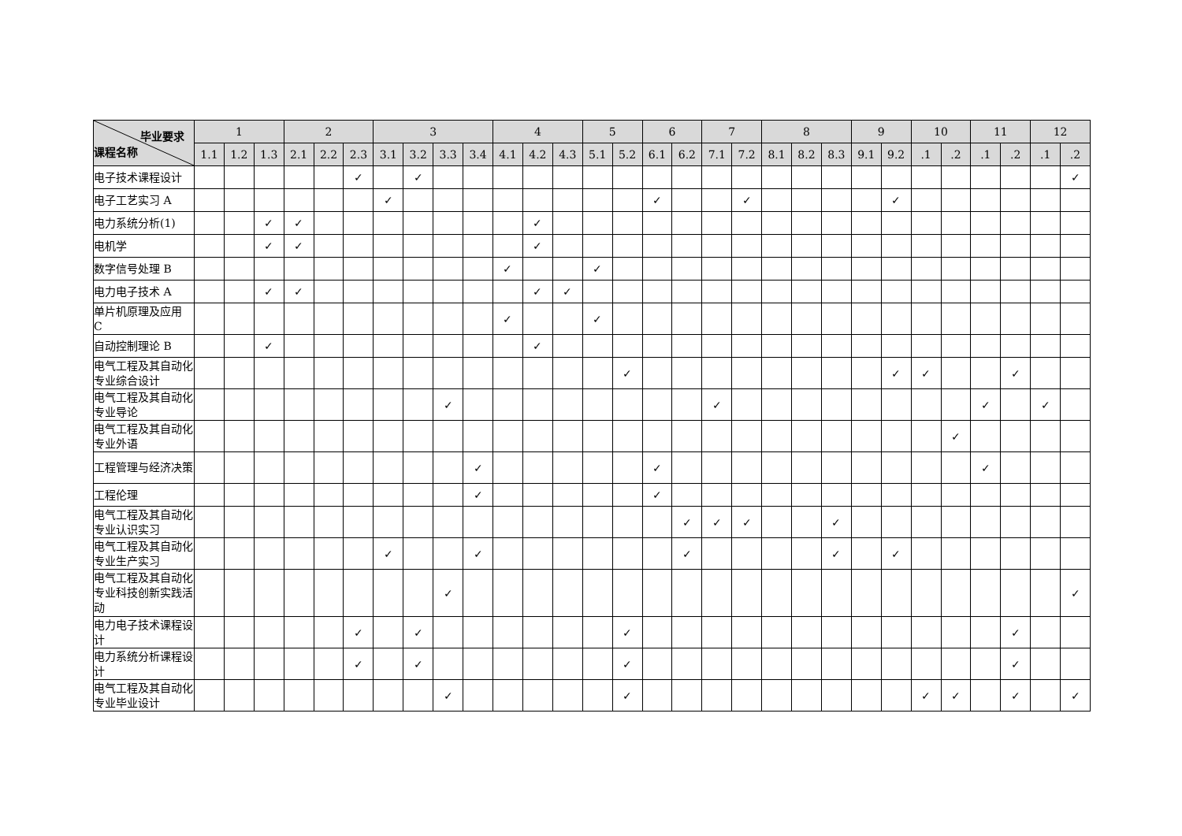| 毕业要求 课程名称 | 1 | | | 2 | | | 3 | | | | 4 | | | 5 | | 6 | | 7 | | 8 | | | 9 | | 10 | | 11 | | 12 | |
| --- | --- | --- | --- | --- | --- | --- | --- | --- | --- | --- | --- | --- | --- | --- | --- | --- | --- | --- | --- | --- | --- | --- | --- | --- | --- | --- | --- | --- | --- | --- |
| | 1.1 | 1.2 | 1.3 | 2.1 | 2.2 | 2.3 | 3.1 | 3.2 | 3.3 | 3.4 | 4.1 | 4.2 | 4.3 | 5.1 | 5.2 | 6.1 | 6.2 | 7.1 | 7.2 | 8.1 | 8.2 | 8.3 | 9.1 | 9.2 | .1 | .2 | .1 | .2 | .1 | .2 |
| 电子技术课程设计 | | | | | | ✓ | | ✓ | | | | | | | | | | | | | | | | | | | | | | ✓ |
| 电子工艺实习 A | | | | | | | ✓ | | | | | | | | | ✓ | | | ✓ | | | | | ✓ | | | | | | |
| 电力系统分析(1) | | | ✓ | ✓ | | | | | | | | ✓ | | | | | | | | | | | | | | | | | | |
| 电机学 | | | ✓ | ✓ | | | | | | | | ✓ | | | | | | | | | | | | | | | | | | |
| 数字信号处理 B | | | | | | | | | | | ✓ | | | ✓ | | | | | | | | | | | | | | | | |
| 电力电子技术 A | | | ✓ | ✓ | | | | | | | | ✓ | ✓ | | | | | | | | | | | | | | | | | |
| 单片机原理及应用 C | | | | | | | | | | | ✓ | | | ✓ | | | | | | | | | | | | | | | | |
| 自动控制理论 B | | | ✓ | | | | | | | | | ✓ | | | | | | | | | | | | | | | | | | |
| 电气工程及其自动化专业综合设计 | | | | | | | | | | | | | | | ✓ | | | | | | | | | ✓ | ✓ | | | ✓ | | |
| 电气工程及其自动化专业导论 | | | | | | | | | ✓ | | | | | | | | | ✓ | | | | | | | | | ✓ | | ✓ | |
| 电气工程及其自动化专业外语 | | | | | | | | | | | | | | | | | | | | | | | | | | ✓ | | | | |
| 工程管理与经济决策 | | | | | | | | | | ✓ | | | | | | ✓ | | | | | | | | | | | ✓ | | | |
| 工程伦理 | | | | | | | | | | ✓ | | | | | | ✓ | | | | | | | | | | | | | | |
| 电气工程及其自动化专业认识实习 | | | | | | | | | | | | | | | | | ✓ | ✓ | ✓ | | | ✓ | | | | | | | | |
| 电气工程及其自动化专业生产实习 | | | | | | | ✓ | | | ✓ | | | | | | | ✓ | | | | | ✓ | | ✓ | | | | | | |
| 电气工程及其自动化专业科技创新实践活动 | | | | | | | | | ✓ | | | | | | | | | | | | | | | | | | | | | ✓ |
| 电力电子技术课程设计 | | | | | | ✓ | | ✓ | | | | | | | ✓ | | | | | | | | | | | | | ✓ | | |
| 电力系统分析课程设计 | | | | | | ✓ | | ✓ | | | | | | | ✓ | | | | | | | | | | | | | ✓ | | |
| 电气工程及其自动化专业毕业设计 | | | | | | | | | ✓ | | | | | | ✓ | | | | | | | | | | ✓ | ✓ | | ✓ | | ✓ |